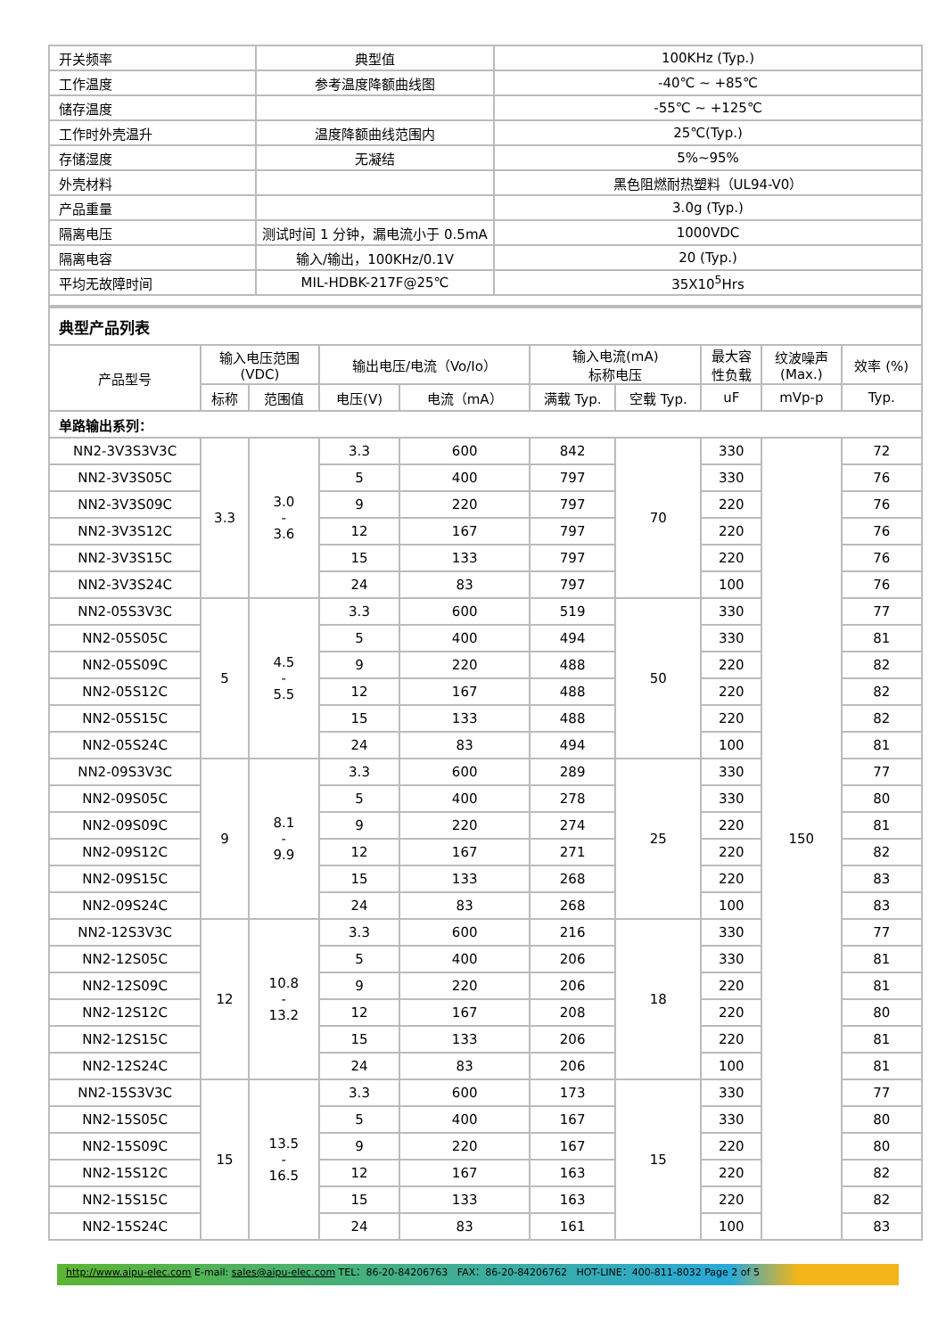| 开关频率 | 典型值 | 100KHz (Typ.) |
| 工作温度 | 参考温度降额曲线图 | -40℃ ~ +85℃ |
| 储存温度 | | -55℃ ~ +125℃ |
| 工作时外壳温升 | 温度降额曲线范围内 | 25℃(Typ.) |
| 存储湿度 | 无凝结 | 5%~95% |
| 外壳材料 | | 黑色阻燃耐热塑料（UL94-V0） |
| 产品重量 | | 3.0g (Typ.) |
| 隔离电压 | 测试时间 1 分钟，漏电流小于 0.5mA | 1000VDC |
| 隔离电容 | 输入/输出，100KHz/0.1V | 20 (Typ.) |
| 平均无故障时间 | MIL-HDBK-217F@25℃ | 35X10<sup>5</sup>Hrs |
| 典型产品列表 | | | | | | | | | |
| 产品型号 | 输入电压范围 (VDC) | | 输出电压/电流（Vo/Io） | | 输入电流(mA) 标称电压 | | 最大容 性负载 | 纹波噪声 (Max.) | 效率 (%) |
| | 标称 | 范围值 | 电压(V) | 电流（mA） | 满载 Typ. | 空载 Typ. | uF | mVp-p | Typ. |
| 单路输出系列： | | | | | | | | | |
| NN2-3V3S3V3C | 3.3 | 3.0 - 3.6 | 3.3 | 600 | 842 | 70 | 330 | 150 | 72 |
| NN2-3V3S05C | | | 5 | 400 | 797 | | 330 | | 76 |
| NN2-3V3S09C | | | 9 | 220 | 797 | | 220 | | 76 |
| NN2-3V3S12C | | | 12 | 167 | 797 | | 220 | | 76 |
| NN2-3V3S15C | | | 15 | 133 | 797 | | 220 | | 76 |
| NN2-3V3S24C | | | 24 | 83 | 797 | | 100 | | 76 |
| NN2-05S3V3C | 5 | 4.5 - 5.5 | 3.3 | 600 | 519 | 50 | 330 | | 77 |
| NN2-05S05C | | | 5 | 400 | 494 | | 330 | | 81 |
| NN2-05S09C | | | 9 | 220 | 488 | | 220 | | 82 |
| NN2-05S12C | | | 12 | 167 | 488 | | 220 | | 82 |
| NN2-05S15C | | | 15 | 133 | 488 | | 220 | | 82 |
| NN2-05S24C | | | 24 | 83 | 494 | | 100 | | 81 |
| NN2-09S3V3C | 9 | 8.1 - 9.9 | 3.3 | 600 | 289 | 25 | 330 | | 77 |
| NN2-09S05C | | | 5 | 400 | 278 | | 330 | | 80 |
| NN2-09S09C | | | 9 | 220 | 274 | | 220 | | 81 |
| NN2-09S12C | | | 12 | 167 | 271 | | 220 | | 82 |
| NN2-09S15C | | | 15 | 133 | 268 | | 220 | | 83 |
| NN2-09S24C | | | 24 | 83 | 268 | | 100 | | 83 |
| NN2-12S3V3C | 12 | 10.8 - 13.2 | 3.3 | 600 | 216 | 18 | 330 | | 77 |
| NN2-12S05C | | | 5 | 400 | 206 | | 330 | | 81 |
| NN2-12S09C | | | 9 | 220 | 206 | | 220 | | 81 |
| NN2-12S12C | | | 12 | 167 | 208 | | 220 | | 80 |
| NN2-12S15C | | | 15 | 133 | 206 | | 220 | | 81 |
| NN2-12S24C | | | 24 | 83 | 206 | | 100 | | 81 |
| NN2-15S3V3C | 15 | 13.5 - 16.5 | 3.3 | 600 | 173 | 15 | 330 | | 77 |
| NN2-15S05C | | | 5 | 400 | 167 | | 330 | | 80 |
| NN2-15S09C | | | 9 | 220 | 167 | | 220 | | 80 |
| NN2-15S12C | | | 12 | 167 | 163 | | 220 | | 82 |
| NN2-15S15C | | | 15 | 133 | 163 | | 220 | | 82 |
| NN2-15S24C | | | 24 | 83 | 161 | | 100 | | 83 |
http://www.aipu-elec.com E-mail: sales@aipu-elec.com TEL：86-20-84206763 FAX：86-20-84206762 HOT-LINE：400-811-8032 Page 2 of 5